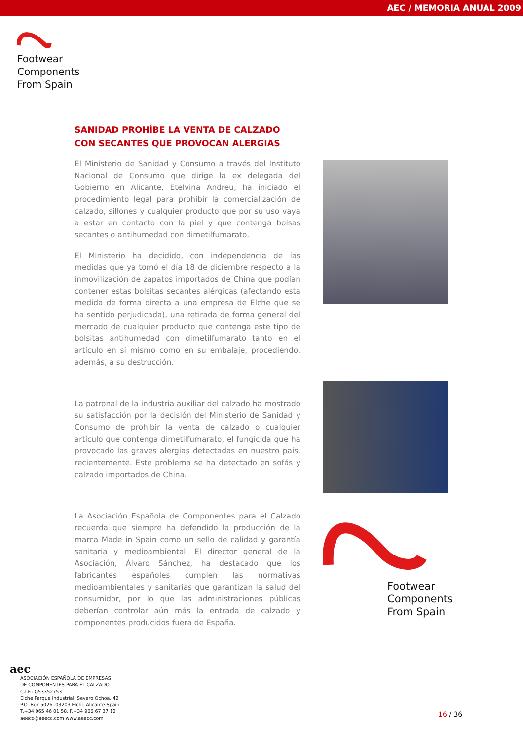AEC / MEMORIA ANUAL 2009
Footwear
Components
From Spain
SANIDAD PROHÍBE LA VENTA DE CALZADO CON SECANTES QUE PROVOCAN ALERGIAS
El Ministerio de Sanidad y Consumo a través del Instituto Nacional de Consumo que dirige la ex delegada del Gobierno en Alicante, Etelvina Andreu, ha iniciado el procedimiento legal para prohibir la comercialización de calzado, sillones y cualquier producto que por su uso vaya a estar en contacto con la piel y que contenga bolsas secantes o antihumedad con dimetilfumarato.
El Ministerio ha decidido, con independencia de las medidas que ya tomó el día 18 de diciembre respecto a la inmovilización de zapatos importados de China que podían contener estas bolsitas secantes alérgicas (afectando esta medida de forma directa a una empresa de Elche que se ha sentido perjudicada), una retirada de forma general del mercado de cualquier producto que contenga este tipo de bolsitas antihumedad con dimetilfumarato tanto en el artículo en sí mismo como en su embalaje, procediendo, además, a su destrucción.
La patronal de la industria auxiliar del calzado ha mostrado su satisfacción por la decisión del Ministerio de Sanidad y Consumo de prohibir la venta de calzado o cualquier artículo que contenga dimetilfumarato, el fungicida que ha provocado las graves alergias detectadas en nuestro país, recientemente. Este problema se ha detectado en sofás y calzado importados de China.
La Asociación Española de Componentes para el Calzado recuerda que siempre ha defendido la producción de la marca Made in Spain como un sello de calidad y garantía sanitaria y medioambiental. El director general de la Asociación, Álvaro Sánchez, ha destacado que los fabricantes españoles cumplen las normativas medioambientales y sanitarias que garantizan la salud del consumidor, por lo que las administraciones públicas deberían controlar aún más la entrada de calzado y componentes producidos fuera de España.
Footwear
Components
From Spain
aec
ASOCIACIÓN ESPAÑOLA DE EMPRESAS
DE COMPONENTES PARA EL CALZADO
C.I.F.: G53352753
Elche Parque Industrial. Severo Ochoa, 42
P.O. Box 5026. 03203 Elche.Alicante.Spain
T.+34 965 46 01 58. F.+34 966 67 37 12
aeecc@aeecc.com www.aeecc.com
16 / 36